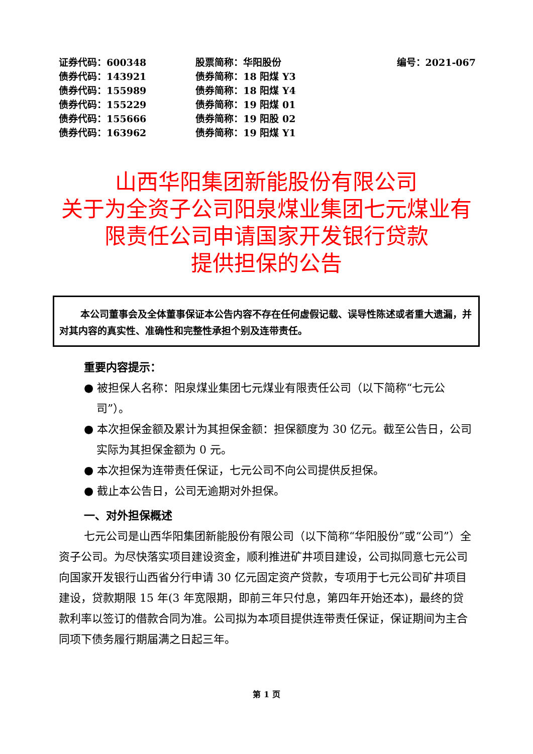| 证券代码：600348 | 股票简称：华阳股份 | 编号：2021-067 |
| 债券代码：143921 | 债券简称：18 阳煤 Y3 | |
| 债券代码：155989 | 债券简称：18 阳煤 Y4 | |
| 债券代码：155229 | 债券简称：19 阳煤 01 | |
| 债券代码：155666 | 债券简称：19 阳股 02 | |
| 债券代码：163962 | 债券简称：19 阳煤 Y1 | |
山西华阳集团新能股份有限公司
关于为全资子公司阳泉煤业集团七元煤业有
限责任公司申请国家开发银行贷款
提供担保的公告
本公司董事会及全体董事保证本公告内容不存在任何虚假记载、误导性陈述或者重大遗漏，并对其内容的真实性、准确性和完整性承担个别及连带责任。
重要内容提示：
● 被担保人名称：阳泉煤业集团七元煤业有限责任公司（以下简称“七元公司”）。
● 本次担保金额及累计为其担保金额：担保额度为 30 亿元。截至公告日，公司实际为其担保金额为 0 元。
● 本次担保为连带责任保证，七元公司不向公司提供反担保。
● 截止本公告日，公司无逾期对外担保。
一、对外担保概述
七元公司是山西华阳集团新能股份有限公司（以下简称“华阳股份”或“公司”）全资子公司。为尽快落实项目建设资金，顺利推进矿井项目建设，公司拟同意七元公司向国家开发银行山西省分行申请 30 亿元固定资产贷款，专项用于七元公司矿井项目建设，贷款期限 15 年(3 年宽限期，即前三年只付息，第四年开始还本)，最终的贷款利率以签订的借款合同为准。公司拟为本项目提供连带责任保证，保证期间为主合同项下债务履行期届满之日起三年。
第 1 页